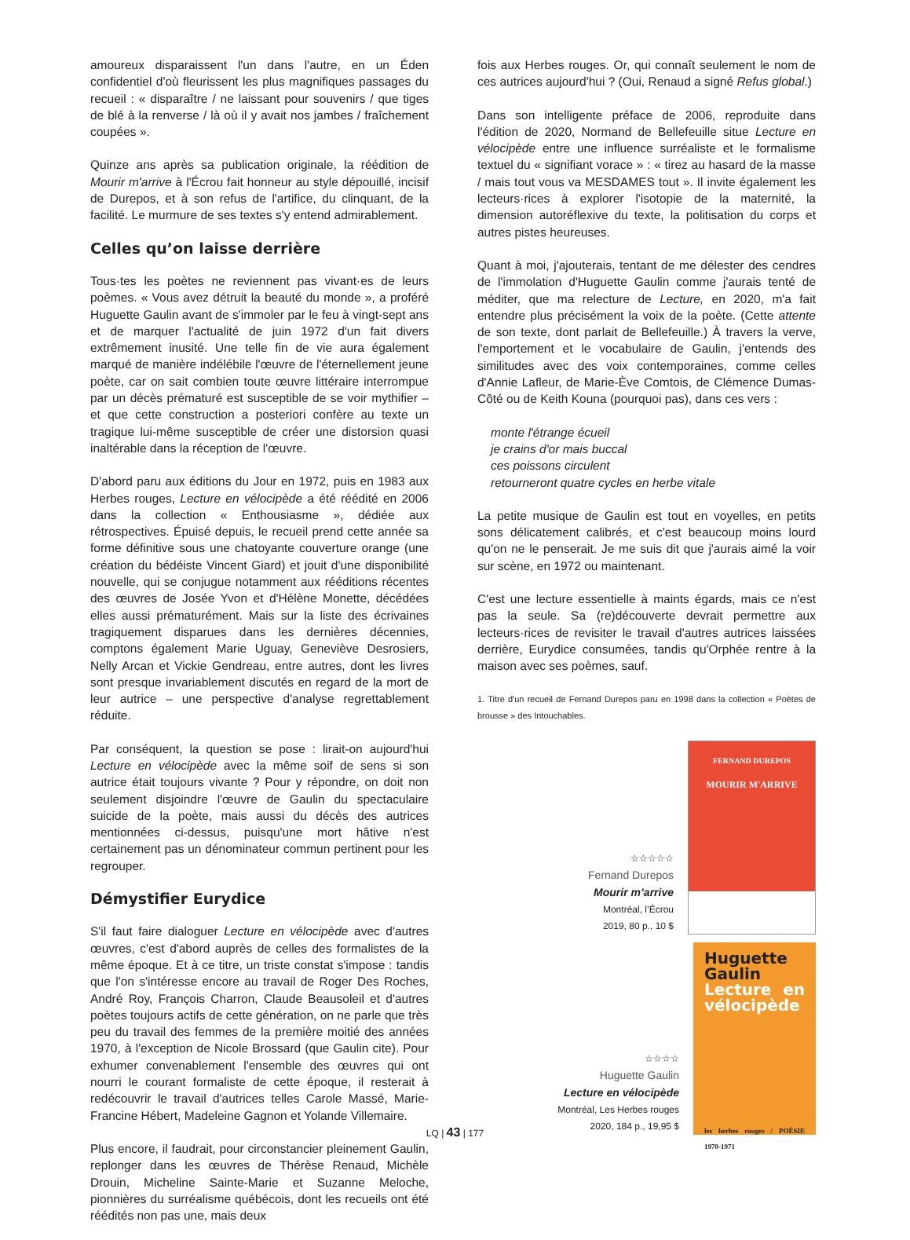amoureux disparaissent l'un dans l'autre, en un Éden confidentiel d'où fleurissent les plus magnifiques passages du recueil : « disparaître / ne laissant pour souvenirs / que tiges de blé à la renverse / là où il y avait nos jambes / fraîchement coupées ».
Quinze ans après sa publication originale, la réédition de Mourir m'arrive à l'Écrou fait honneur au style dépouillé, incisif de Durepos, et à son refus de l'artifice, du clinquant, de la facilité. Le murmure de ses textes s'y entend admirablement.
Celles qu’on laisse derrière
Tous·tes les poètes ne reviennent pas vivant·es de leurs poèmes. « Vous avez détruit la beauté du monde », a proféré Huguette Gaulin avant de s'immoler par le feu à vingt-sept ans et de marquer l'actualité de juin 1972 d'un fait divers extrêmement inusité. Une telle fin de vie aura également marqué de manière indélébile l'œuvre de l'éternellement jeune poète, car on sait combien toute œuvre littéraire interrompue par un décès prématuré est susceptible de se voir mythifier – et que cette construction a posteriori confère au texte un tragique lui-même susceptible de créer une distorsion quasi inaltérable dans la réception de l'œuvre.
D'abord paru aux éditions du Jour en 1972, puis en 1983 aux Herbes rouges, Lecture en vélocipède a été réédité en 2006 dans la collection « Enthousiasme », dédiée aux rétrospectives. Épuisé depuis, le recueil prend cette année sa forme définitive sous une chatoyante couverture orange (une création du bédéiste Vincent Giard) et jouit d'une disponibilité nouvelle, qui se conjugue notamment aux rééditions récentes des œuvres de Josée Yvon et d'Hélène Monette, décédées elles aussi prématurément. Mais sur la liste des écrivaines tragiquement disparues dans les dernières décennies, comptons également Marie Uguay, Geneviève Desrosiers, Nelly Arcan et Vickie Gendreau, entre autres, dont les livres sont presque invariablement discutés en regard de la mort de leur autrice – une perspective d'analyse regrettablement réduite.
Par conséquent, la question se pose : lirait-on aujourd'hui Lecture en vélocipède avec la même soif de sens si son autrice était toujours vivante ? Pour y répondre, on doit non seulement disjoindre l'œuvre de Gaulin du spectaculaire suicide de la poète, mais aussi du décès des autrices mentionnées ci-dessus, puisqu'une mort hâtive n'est certainement pas un dénominateur commun pertinent pour les regrouper.
Démystifier Eurydice
S'il faut faire dialoguer Lecture en vélocipède avec d'autres œuvres, c'est d'abord auprès de celles des formalistes de la même époque. Et à ce titre, un triste constat s'impose : tandis que l'on s'intéresse encore au travail de Roger Des Roches, André Roy, François Charron, Claude Beausoleil et d'autres poètes toujours actifs de cette génération, on ne parle que très peu du travail des femmes de la première moitié des années 1970, à l'exception de Nicole Brossard (que Gaulin cite). Pour exhumer convenablement l'ensemble des œuvres qui ont nourri le courant formaliste de cette époque, il resterait à redécouvrir le travail d'autrices telles Carole Massé, Marie-Francine Hébert, Madeleine Gagnon et Yolande Villemaire.
Plus encore, il faudrait, pour circonstancier pleinement Gaulin, replonger dans les œuvres de Thérèse Renaud, Michèle Drouin, Micheline Sainte-Marie et Suzanne Meloche, pionnières du surréalisme québécois, dont les recueils ont été réédités non pas une, mais deux
fois aux Herbes rouges. Or, qui connaît seulement le nom de ces autrices aujourd'hui ? (Oui, Renaud a signé Refus global.)
Dans son intelligente préface de 2006, reproduite dans l'édition de 2020, Normand de Bellefeuille situe Lecture en vélocipède entre une influence surréaliste et le formalisme textuel du « signifiant vorace » : « tirez au hasard de la masse / mais tout vous va MESDAMES tout ». Il invite également les lecteurs·rices à explorer l'isotopie de la maternité, la dimension autoréflexive du texte, la politisation du corps et autres pistes heureuses.
Quant à moi, j'ajouterais, tentant de me délester des cendres de l'immolation d'Huguette Gaulin comme j'aurais tenté de méditer, que ma relecture de Lecture, en 2020, m'a fait entendre plus précisément la voix de la poète. (Cette attente de son texte, dont parlait de Bellefeuille.) À travers la verve, l'emportement et le vocabulaire de Gaulin, j'entends des similitudes avec des voix contemporaines, comme celles d'Annie Lafleur, de Marie-Ève Comtois, de Clémence Dumas-Côté ou de Keith Kouna (pourquoi pas), dans ces vers :
monte l'étrange écueil
je crains d'or mais buccal
ces poissons circulent
retourneront quatre cycles en herbe vitale
La petite musique de Gaulin est tout en voyelles, en petits sons délicatement calibrés, et c'est beaucoup moins lourd qu'on ne le penserait. Je me suis dit que j'aurais aimé la voir sur scène, en 1972 ou maintenant.
C'est une lecture essentielle à maints égards, mais ce n'est pas la seule. Sa (re)découverte devrait permettre aux lecteurs·rices de revisiter le travail d'autres autrices laissées derrière, Eurydice consumées, tandis qu'Orphée rentre à la maison avec ses poèmes, sauf.
1. Titre d'un recueil de Fernand Durepos paru en 1998 dans la collection « Poètes de brousse » des Intouchables.
☆☆☆☆☆
Fernand Durepos
Mourir m’arrive
Montréal, l’Écrou
2019, 80 p., 10 $
FERNAND DUREPOS
MOURIR M'ARRIVE
☆☆☆☆
Huguette Gaulin
Lecture en vélocipède
Montréal, Les Herbes rouges
2020, 184 p., 19,95 $
Huguette Gaulin
Lecture en vélocipède
les herbes rouges / POÉSIE 1970-1971
LQ | 43 | 177